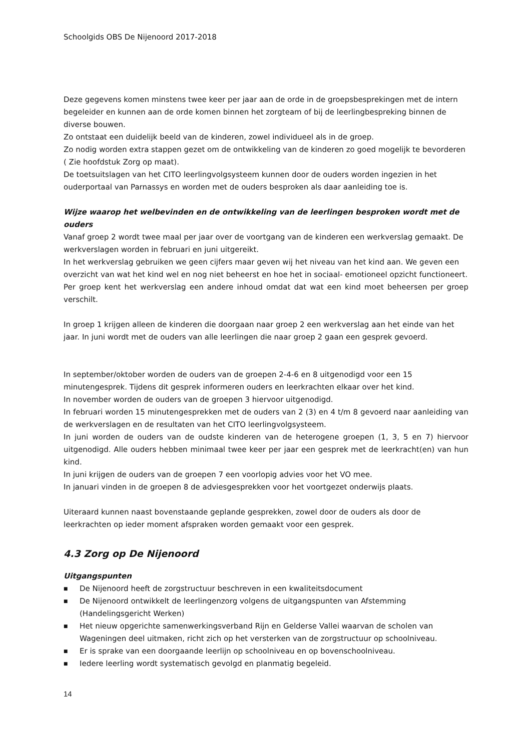Schoolgids OBS De Nijenoord 2017-2018
Deze gegevens komen minstens twee keer per jaar aan de orde in de groepsbesprekingen met de intern begeleider en kunnen aan de orde komen binnen het zorgteam of bij de leerlingbespreking binnen de diverse bouwen.
Zo ontstaat een duidelijk beeld van de kinderen, zowel individueel als in de groep.
Zo nodig worden extra stappen gezet om de ontwikkeling van de kinderen zo goed mogelijk te bevorderen ( Zie hoofdstuk Zorg op maat).
De toetsuitslagen van het CITO leerlingvolgsysteem kunnen door de ouders worden ingezien in het ouderportaal van Parnassys en worden met de ouders besproken als daar aanleiding toe is.
Wijze waarop het welbevinden en de ontwikkeling van de leerlingen besproken wordt met de ouders
Vanaf groep 2 wordt twee maal per jaar over de voortgang van de kinderen een werkverslag gemaakt. De werkverslagen worden in februari en juni uitgereikt.
In het werkverslag gebruiken we geen cijfers maar geven wij het niveau van het kind aan. We geven een overzicht van wat het kind wel en nog niet beheerst en hoe het in sociaal- emotioneel opzicht functioneert.
Per groep kent het werkverslag een andere inhoud omdat dat wat een kind moet beheersen per groep verschilt.
In groep 1 krijgen alleen de kinderen die doorgaan naar groep 2 een werkverslag aan het einde van het jaar. In juni wordt met de ouders van alle leerlingen die naar groep 2 gaan een gesprek gevoerd.
In september/oktober worden de ouders van de groepen 2-4-6 en 8 uitgenodigd voor een 15 minutengesprek. Tijdens dit gesprek informeren ouders en leerkrachten elkaar over het kind.
In november worden de ouders van de groepen 3 hiervoor uitgenodigd.
In februari worden 15 minutengesprekken met de ouders van 2 (3) en 4 t/m 8 gevoerd naar aanleiding van de werkverslagen en de resultaten van het CITO leerlingvolgsysteem.
In juni worden de ouders van de oudste kinderen van de heterogene groepen (1, 3, 5 en 7) hiervoor uitgenodigd. Alle ouders hebben minimaal twee keer per jaar een gesprek met de leerkracht(en) van hun kind.
In juni krijgen de ouders van de groepen 7 een voorlopig advies voor het VO mee.
In januari vinden in de groepen 8 de adviesgesprekken voor het voortgezet onderwijs plaats.
Uiteraard kunnen naast bovenstaande geplande gesprekken, zowel door de ouders als door de leerkrachten op ieder moment afspraken worden gemaakt voor een gesprek.
4.3 Zorg op De Nijenoord
Uitgangspunten
■ De Nijenoord heeft de zorgstructuur beschreven in een kwaliteitsdocument
■ De Nijenoord ontwikkelt de leerlingenzorg volgens de uitgangspunten van Afstemming (Handelingsgericht Werken)
■ Het nieuw opgerichte samenwerkingsverband Rijn en Gelderse Vallei waarvan de scholen van Wageningen deel uitmaken, richt zich op het versterken van de zorgstructuur op schoolniveau.
■ Er is sprake van een doorgaande leerlijn op schoolniveau en op bovenschoolniveau.
■ Iedere leerling wordt systematisch gevolgd en planmatig begeleid.
14